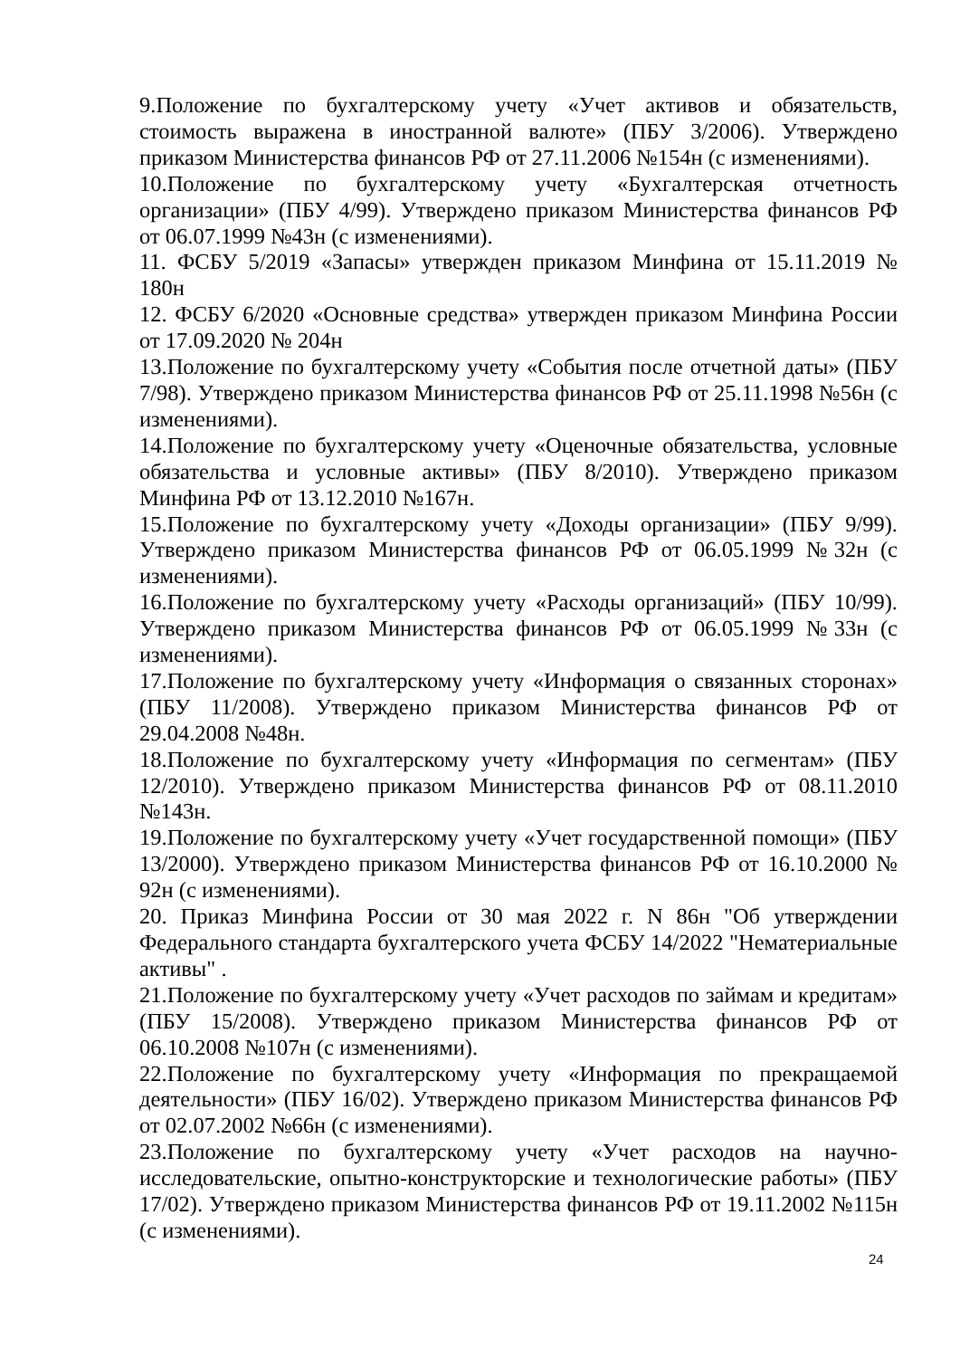9.Положение по бухгалтерскому учету «Учет активов и обязательств, стоимость выражена в иностранной валюте» (ПБУ 3/2006). Утверждено приказом Министерства финансов РФ от 27.11.2006 №154н (с изменениями).
10.Положение по бухгалтерскому учету «Бухгалтерская отчетность организации» (ПБУ 4/99). Утверждено приказом Министерства финансов РФ от 06.07.1999 №43н (с изменениями).
11. ФСБУ 5/2019 «Запасы» утвержден приказом Минфина от 15.11.2019 № 180н
12. ФСБУ 6/2020 «Основные средства» утвержден приказом Минфина России от 17.09.2020 № 204н
13.Положение по бухгалтерскому учету «События после отчетной даты» (ПБУ 7/98). Утверждено приказом Министерства финансов РФ от 25.11.1998 №56н (с изменениями).
14.Положение по бухгалтерскому учету «Оценочные обязательства, условные обязательства и условные активы» (ПБУ 8/2010). Утверждено приказом Минфина РФ от 13.12.2010 №167н.
15.Положение по бухгалтерскому учету «Доходы организации» (ПБУ 9/99). Утверждено приказом Министерства финансов РФ от 06.05.1999 №32н (с изменениями).
16.Положение по бухгалтерскому учету «Расходы организаций» (ПБУ 10/99). Утверждено приказом Министерства финансов РФ от 06.05.1999 №33н (с изменениями).
17.Положение по бухгалтерскому учету «Информация о связанных сторонах» (ПБУ 11/2008). Утверждено приказом Министерства финансов РФ от 29.04.2008 №48н.
18.Положение по бухгалтерскому учету «Информация по сегментам» (ПБУ 12/2010). Утверждено приказом Министерства финансов РФ от 08.11.2010 №143н.
19.Положение по бухгалтерскому учету «Учет государственной помощи» (ПБУ 13/2000). Утверждено приказом Министерства финансов РФ от 16.10.2000 № 92н (с изменениями).
20. Приказ Минфина России от 30 мая 2022 г. N 86н "Об утверждении Федерального стандарта бухгалтерского учета ФСБУ 14/2022 "Нематериальные активы" .
21.Положение по бухгалтерскому учету «Учет расходов по займам и кредитам» (ПБУ 15/2008). Утверждено приказом Министерства финансов РФ от 06.10.2008 №107н (с изменениями).
22.Положение по бухгалтерскому учету «Информация по прекращаемой деятельности» (ПБУ 16/02). Утверждено приказом Министерства финансов РФ от 02.07.2002 №66н (с изменениями).
23.Положение по бухгалтерскому учету «Учет расходов на научно-исследовательские, опытно-конструкторские и технологические работы» (ПБУ 17/02). Утверждено приказом Министерства финансов РФ от 19.11.2002 №115н (с изменениями).
24